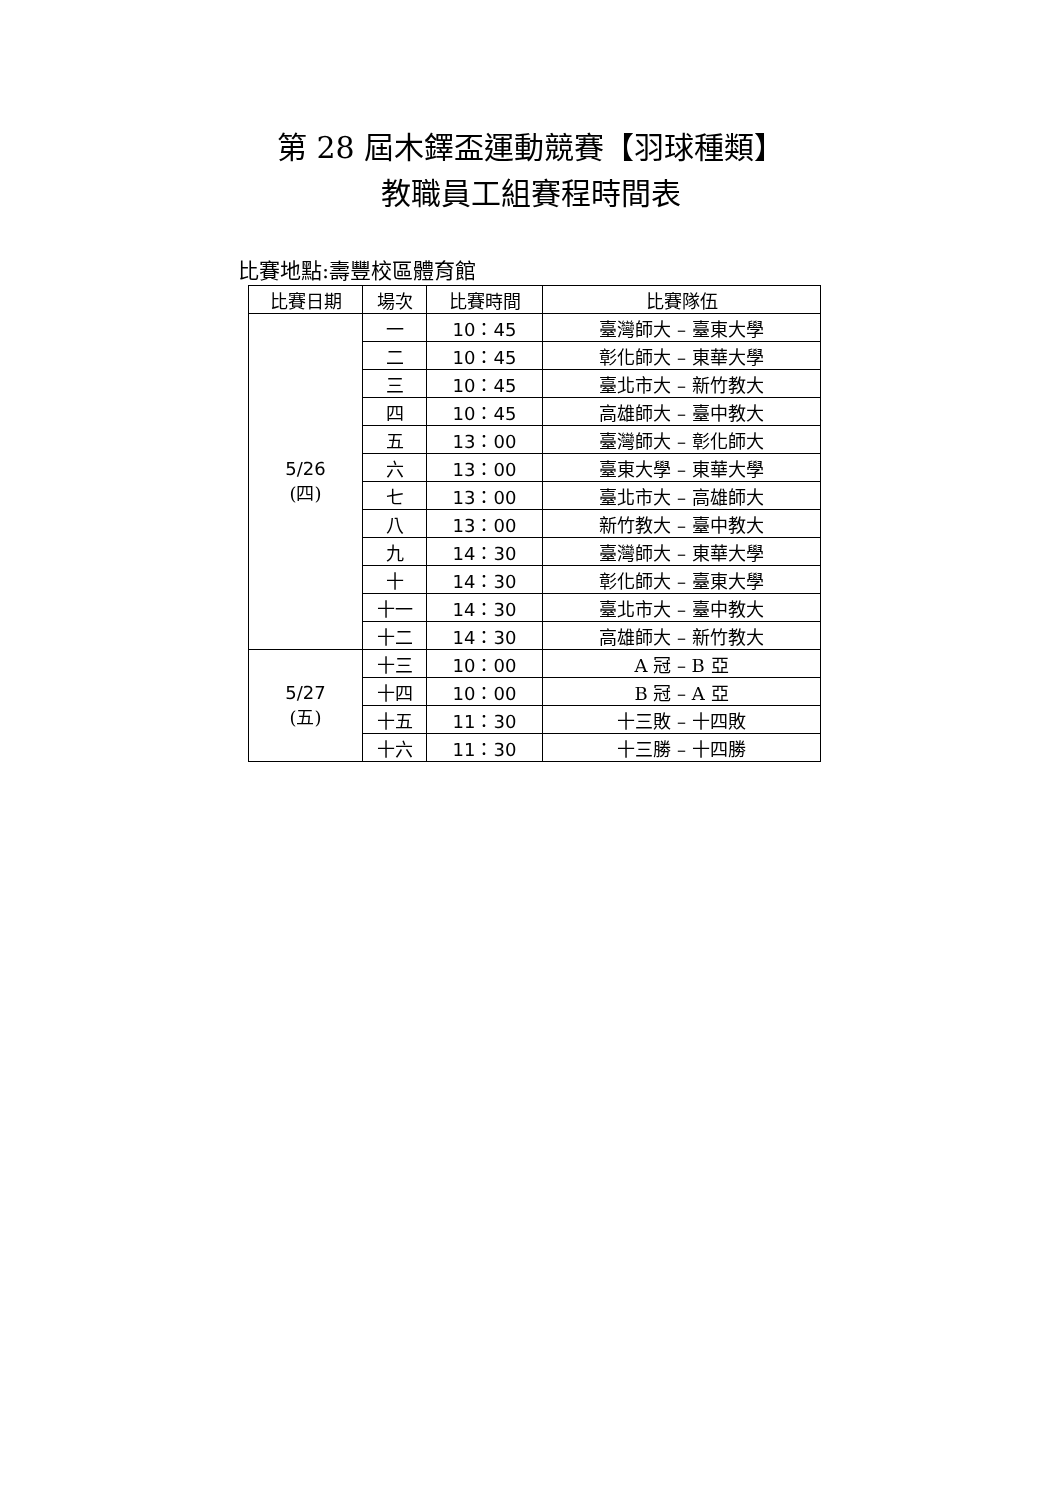第 28 屆木鐸盃運動競賽【羽球種類】
教職員工組賽程時間表
比賽地點:壽豐校區體育館
| 比賽日期 | 場次 | 比賽時間 | 比賽隊伍 |
| --- | --- | --- | --- |
| 5/26 (四) | 一 | 10：45 | 臺灣師大 – 臺東大學 |
| | 二 | 10：45 | 彰化師大 – 東華大學 |
| | 三 | 10：45 | 臺北市大 – 新竹教大 |
| | 四 | 10：45 | 高雄師大 – 臺中教大 |
| | 五 | 13：00 | 臺灣師大 – 彰化師大 |
| | 六 | 13：00 | 臺東大學 – 東華大學 |
| | 七 | 13：00 | 臺北市大 – 高雄師大 |
| | 八 | 13：00 | 新竹教大 – 臺中教大 |
| | 九 | 14：30 | 臺灣師大 – 東華大學 |
| | 十 | 14：30 | 彰化師大 – 臺東大學 |
| | 十一 | 14：30 | 臺北市大 – 臺中教大 |
| | 十二 | 14：30 | 高雄師大 – 新竹教大 |
| 5/27 (五) | 十三 | 10：00 | A 冠 – B 亞 |
| | 十四 | 10：00 | B 冠 – A 亞 |
| | 十五 | 11：30 | 十三敗 – 十四敗 |
| | 十六 | 11：30 | 十三勝 – 十四勝 |